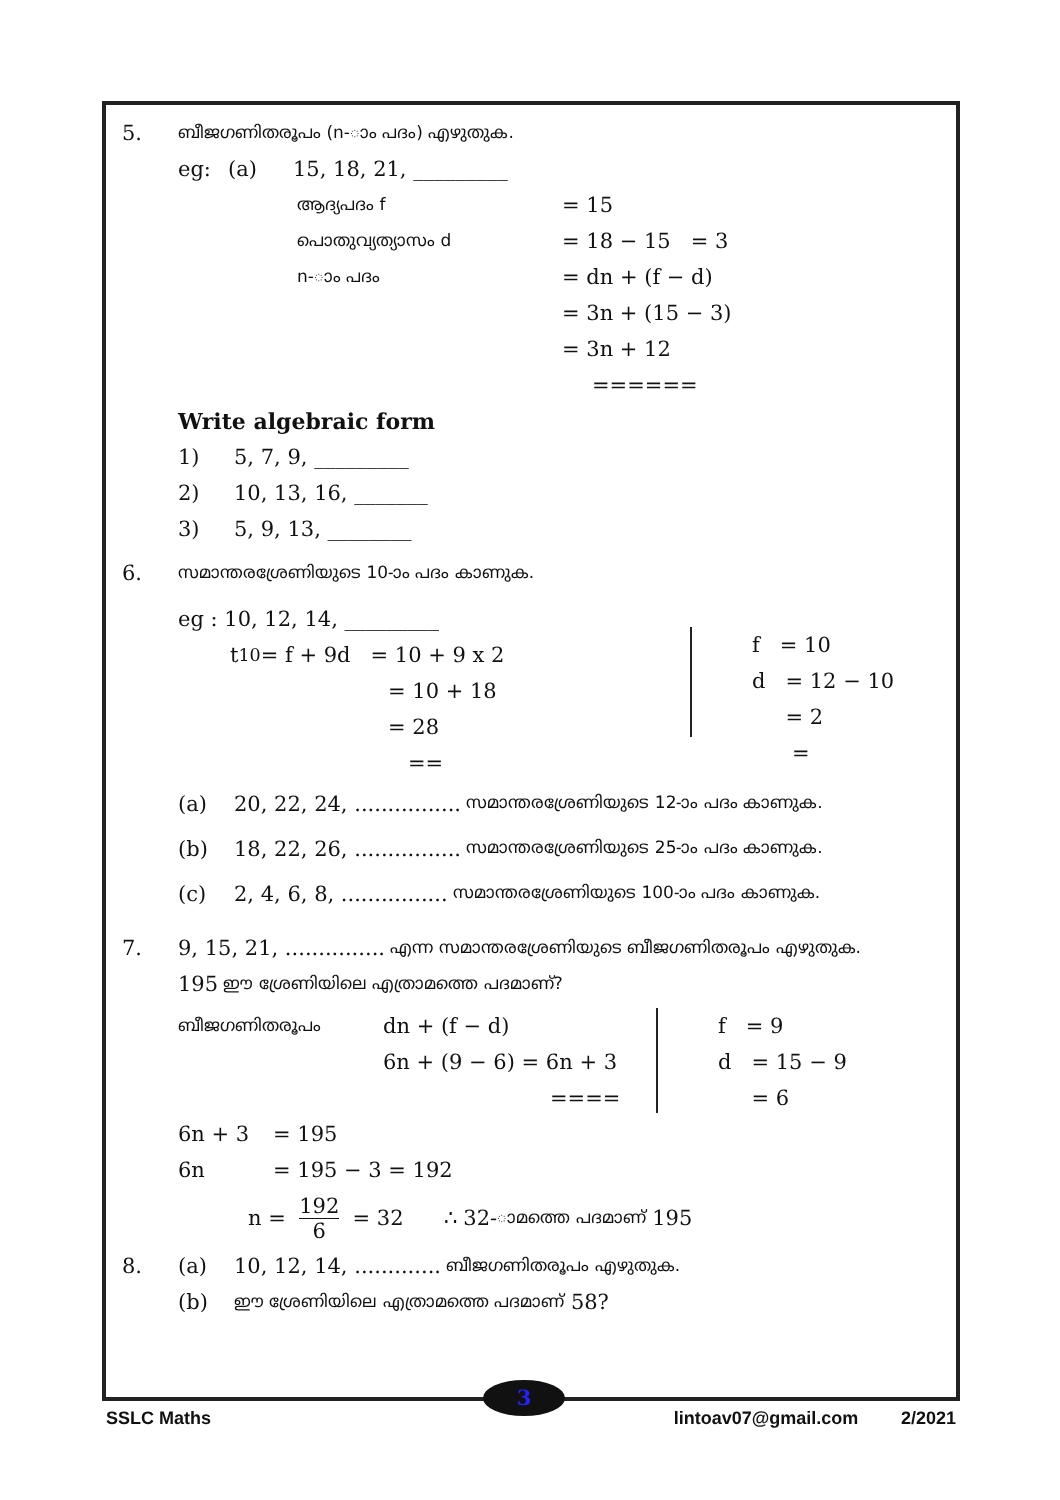5. ബീജഗണിതരൂപം (n-ാം പദം) എഴുതുക.
eg: (a) 15, 18, 21, _________
ആദ്യപദം f = 15
പൊതുവ്യത്യാസം d = 18 − 15 = 3
n-ാം പദം = dn + (f − d)
= 3n + (15 − 3)
= 3n + 12
======
Write algebraic form
1) 5, 7, 9, _________
2) 10, 13, 16, _______
3) 5, 9, 13, ________
6. സമാന്തരശ്രേണിയുടെ 10-ാം പദം കാണുക.
eg : 10, 12, 14, _________
t<sub>10</sub> = f + 9d = 10 + 9 x 2
= 10 + 18
= 28
==
f = 10
d = 12 − 10
= 2
=
(a) 20, 22, 24, ................ സമാന്തരശ്രേണിയുടെ 12-ാം പദം കാണുക.
(b) 18, 22, 26, ................ സമാന്തരശ്രേണിയുടെ 25-ാം പദം കാണുക.
(c) 2, 4, 6, 8, ................ സമാന്തരശ്രേണിയുടെ 100-ാം പദം കാണുക.
7. 9, 15, 21, ............... എന്ന സമാന്തരശ്രേണിയുടെ ബീജഗണിതരൂപം എഴുതുക.
195 ഈ ശ്രേണിയിലെ എത്രാമത്തെ പദമാണ്?
ബീജഗണിതരൂപം dn + (f − d)
6n + (9 − 6) = 6n + 3
====
f = 9
d = 15 − 9
= 6
6n + 3 = 195
6n = 195 − 3 = 192
n = 192 6 = 32 ∴ 32- ാമത്തെ പദമാണ് 195
8. (a) 10, 12, 14, ............. ബീജഗണിതരൂപം എഴുതുക.
(b) ഈ ശ്രേണിയിലെ എത്രാമത്തെ പദമാണ് 58?
3
SSLC Maths lintoav07@gmail.com 2/2021